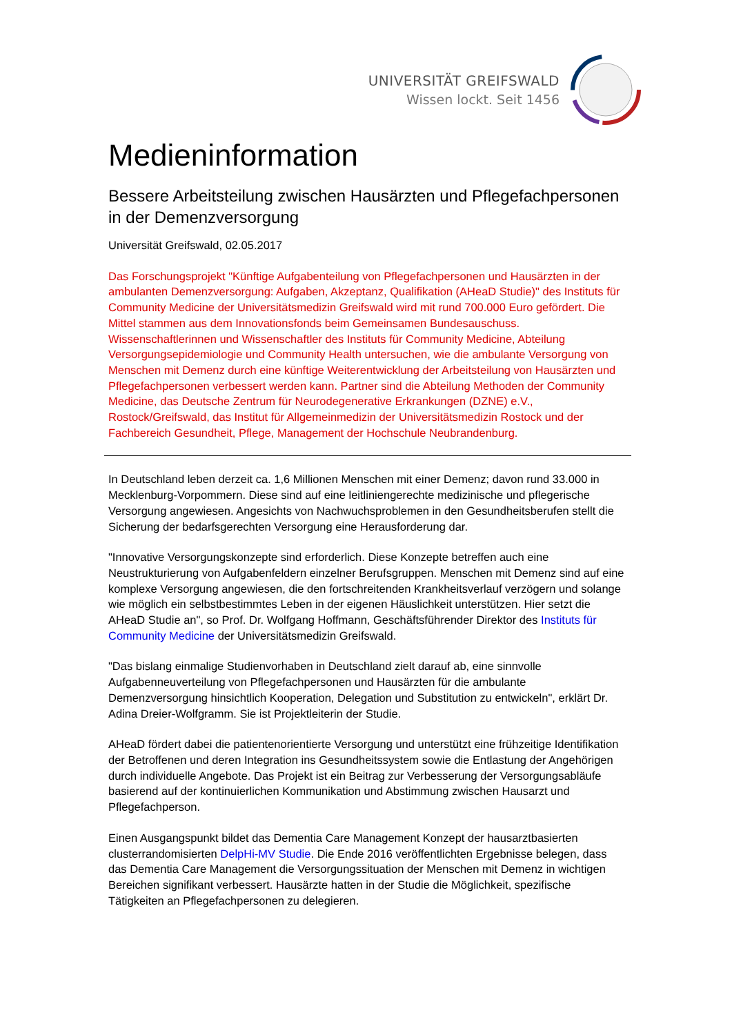UNIVERSITÄT GREIFSWALD
Wissen lockt. Seit 1456
Medieninformation
Bessere Arbeitsteilung zwischen Hausärzten und Pflegefachpersonen in der Demenzversorgung
Universität Greifswald, 02.05.2017
Das Forschungsprojekt "Künftige Aufgabenteilung von Pflegefachpersonen und Hausärzten in der ambulanten Demenzversorgung: Aufgaben, Akzeptanz, Qualifikation (AHeaD Studie)" des Instituts für Community Medicine der Universitätsmedizin Greifswald wird mit rund 700.000 Euro gefördert. Die Mittel stammen aus dem Innovationsfonds beim Gemeinsamen Bundesauschuss. Wissenschaftlerinnen und Wissenschaftler des Instituts für Community Medicine, Abteilung Versorgungsepidemiologie und Community Health untersuchen, wie die ambulante Versorgung von Menschen mit Demenz durch eine künftige Weiterentwicklung der Arbeitsteilung von Hausärzten und Pflegefachpersonen verbessert werden kann. Partner sind die Abteilung Methoden der Community Medicine, das Deutsche Zentrum für Neurodegenerative Erkrankungen (DZNE) e.V., Rostock/Greifswald, das Institut für Allgemeinmedizin der Universitätsmedizin Rostock und der Fachbereich Gesundheit, Pflege, Management der Hochschule Neubrandenburg.
In Deutschland leben derzeit ca. 1,6 Millionen Menschen mit einer Demenz; davon rund 33.000 in Mecklenburg-Vorpommern. Diese sind auf eine leitliniengerechte medizinische und pflegerische Versorgung angewiesen. Angesichts von Nachwuchsproblemen in den Gesundheitsberufen stellt die Sicherung der bedarfsgerechten Versorgung eine Herausforderung dar.
"Innovative Versorgungskonzepte sind erforderlich. Diese Konzepte betreffen auch eine Neustrukturierung von Aufgabenfeldern einzelner Berufsgruppen. Menschen mit Demenz sind auf eine komplexe Versorgung angewiesen, die den fortschreitenden Krankheitsverlauf verzögern und solange wie möglich ein selbstbestimmtes Leben in der eigenen Häuslichkeit unterstützen. Hier setzt die AHeaD Studie an", so Prof. Dr. Wolfgang Hoffmann, Geschäftsführender Direktor des Instituts für Community Medicine der Universitätsmedizin Greifswald.
"Das bislang einmalige Studienvorhaben in Deutschland zielt darauf ab, eine sinnvolle Aufgabenneuverteilung von Pflegefachpersonen und Hausärzten für die ambulante Demenzversorgung hinsichtlich Kooperation, Delegation und Substitution zu entwickeln", erklärt Dr. Adina Dreier-Wolfgramm. Sie ist Projektleiterin der Studie.
AHeaD fördert dabei die patientenorientierte Versorgung und unterstützt eine frühzeitige Identifikation der Betroffenen und deren Integration ins Gesundheitssystem sowie die Entlastung der Angehörigen durch individuelle Angebote. Das Projekt ist ein Beitrag zur Verbesserung der Versorgungsabläufe basierend auf der kontinuierlichen Kommunikation und Abstimmung zwischen Hausarzt und Pflegefachperson.
Einen Ausgangspunkt bildet das Dementia Care Management Konzept der hausarztbasierten clusterrandomisierten DelpHi-MV Studie. Die Ende 2016 veröffentlichten Ergebnisse belegen, dass das Dementia Care Management die Versorgungssituation der Menschen mit Demenz in wichtigen Bereichen signifikant verbessert. Hausärzte hatten in der Studie die Möglichkeit, spezifische Tätigkeiten an Pflegefachpersonen zu delegieren.